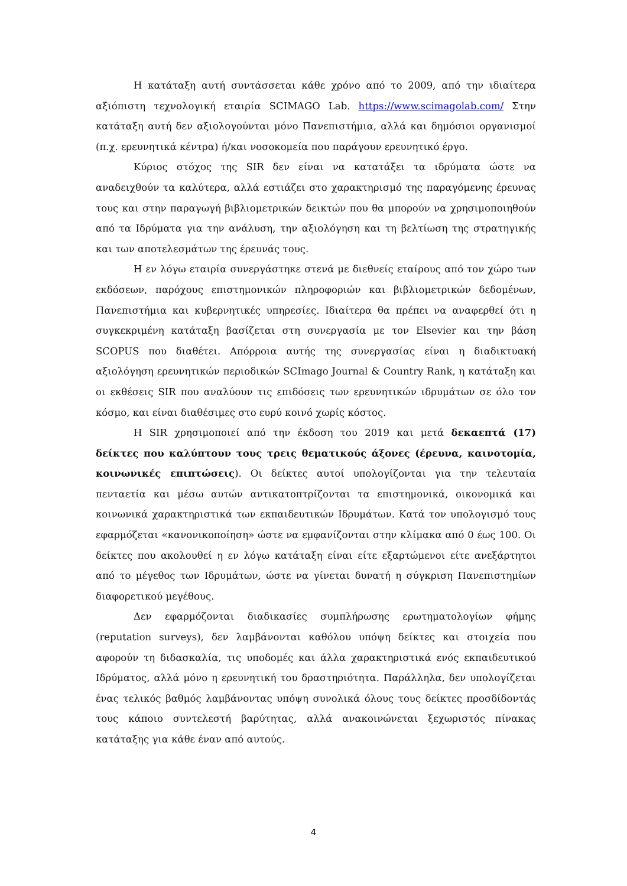Η κατάταξη αυτή συντάσσεται κάθε χρόνο από το 2009, από την ιδιαίτερα αξιόπιστη τεχνολογική εταιρία SCIMAGO Lab. https://www.scimagolab.com/ Στην κατάταξη αυτή δεν αξιολογούνται μόνο Πανεπιστήμια, αλλά και δημόσιοι οργανισμοί (π.χ. ερευνητικά κέντρα) ή/και νοσοκομεία που παράγουν ερευνητικό έργο.
Κύριος στόχος της SIR δεν είναι να κατατάξει τα ιδρύματα ώστε να αναδειχθούν τα καλύτερα, αλλά εστιάζει στο χαρακτηρισμό της παραγόμενης έρευνας τους και στην παραγωγή βιβλιομετρικών δεικτών που θα μπορούν να χρησιμοποιηθούν από τα Ιδρύματα για την ανάλυση, την αξιολόγηση και τη βελτίωση της στρατηγικής και των αποτελεσμάτων της έρευνάς τους.
Η εν λόγω εταιρία συνεργάστηκε στενά με διεθνείς εταίρους από τον χώρο των εκδόσεων, παρόχους επιστημονικών πληροφοριών και βιβλιομετρικών δεδομένων, Πανεπιστήμια και κυβερνητικές υπηρεσίες. Ιδιαίτερα θα πρέπει να αναφερθεί ότι η συγκεκριμένη κατάταξη βασίζεται στη συνεργασία με τον Elsevier και την βάση SCOPUS που διαθέτει. Απόρροια αυτής της συνεργασίας είναι η διαδικτυακή αξιολόγηση ερευνητικών περιοδικών SCImago Journal & Country Rank, η κατάταξη και οι εκθέσεις SIR που αναλύουν τις επιδόσεις των ερευνητικών ιδρυμάτων σε όλο τον κόσμο, και είναι διαθέσιμες στο ευρύ κοινό χωρίς κόστος.
Η SIR χρησιμοποιεί από την έκδοση του 2019 και μετά δεκαεπτά (17) δείκτες που καλύπτουν τους τρεις θεματικούς άξονες (έρευνα, καινοτομία, κοινωνικές επιπτώσεις). Οι δείκτες αυτοί υπολογίζονται για την τελευταία πενταετία και μέσω αυτών αντικατοπτρίζονται τα επιστημονικά, οικονομικά και κοινωνικά χαρακτηριστικά των εκπαιδευτικών Ιδρυμάτων. Κατά τον υπολογισμό τους εφαρμόζεται «κανονικοποίηση» ώστε να εμφανίζονται στην κλίμακα από 0 έως 100. Οι δείκτες που ακολουθεί η εν λόγω κατάταξη είναι είτε εξαρτώμενοι είτε ανεξάρτητοι από το μέγεθος των Ιδρυμάτων, ώστε να γίνεται δυνατή η σύγκριση Πανεπιστημίων διαφορετικού μεγέθους.
Δεν εφαρμόζονται διαδικασίες συμπλήρωσης ερωτηματολογίων φήμης (reputation surveys), δεν λαμβάνονται καθόλου υπόψη δείκτες και στοιχεία που αφορούν τη διδασκαλία, τις υποδομές και άλλα χαρακτηριστικά ενός εκπαιδευτικού Ιδρύματος, αλλά μόνο η ερευνητική του δραστηριότητα. Παράλληλα, δεν υπολογίζεται ένας τελικός βαθμός λαμβάνοντας υπόψη συνολικά όλους τους δείκτες προσδίδοντάς τους κάποιο συντελεστή βαρύτητας, αλλά ανακοινώνεται ξεχωριστός πίνακας κατάταξης για κάθε έναν από αυτούς.
4